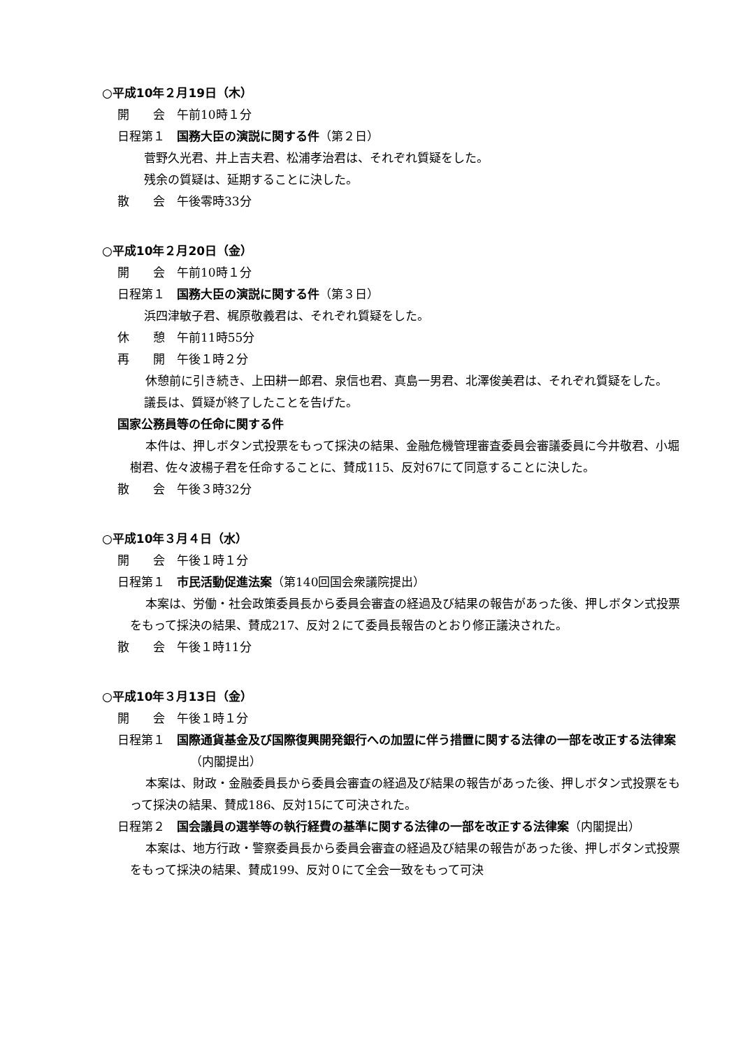○平成10年２月19日（木）
開　　会　午前10時１分
日程第１　国務大臣の演説に関する件（第２日）
菅野久光君、井上吉夫君、松浦孝治君は、それぞれ質疑をした。
残余の質疑は、延期することに決した。
散　　会　午後零時33分
○平成10年２月20日（金）
開　　会　午前10時１分
日程第１　国務大臣の演説に関する件（第３日）
浜四津敏子君、梶原敬義君は、それぞれ質疑をした。
休　　憩　午前11時55分
再　　開　午後１時２分
休憩前に引き続き、上田耕一郎君、泉信也君、真島一男君、北澤俊美君は、それぞれ質疑をした。
議長は、質疑が終了したことを告げた。
国家公務員等の任命に関する件
本件は、押しボタン式投票をもって採決の結果、金融危機管理審査委員会審議委員に今井敬君、小堀樹君、佐々波楊子君を任命することに、賛成115、反対67にて同意することに決した。
散　　会　午後３時32分
○平成10年３月４日（水）
開　　会　午後１時１分
日程第１　市民活動促進法案（第140回国会衆議院提出）
本案は、労働・社会政策委員長から委員会審査の経過及び結果の報告があった後、押しボタン式投票をもって採決の結果、賛成217、反対２にて委員長報告のとおり修正議決された。
散　　会　午後１時11分
○平成10年３月13日（金）
開　　会　午後１時１分
日程第１　国際通貨基金及び国際復興開発銀行への加盟に伴う措置に関する法律の一部を改正する法律案（内閣提出）
本案は、財政・金融委員長から委員会審査の経過及び結果の報告があった後、押しボタン式投票をもって採決の結果、賛成186、反対15にて可決された。
日程第２　国会議員の選挙等の執行経費の基準に関する法律の一部を改正する法律案（内閣提出）
本案は、地方行政・警察委員長から委員会審査の経過及び結果の報告があった後、押しボタン式投票をもって採決の結果、賛成199、反対０にて全会一致をもって可決